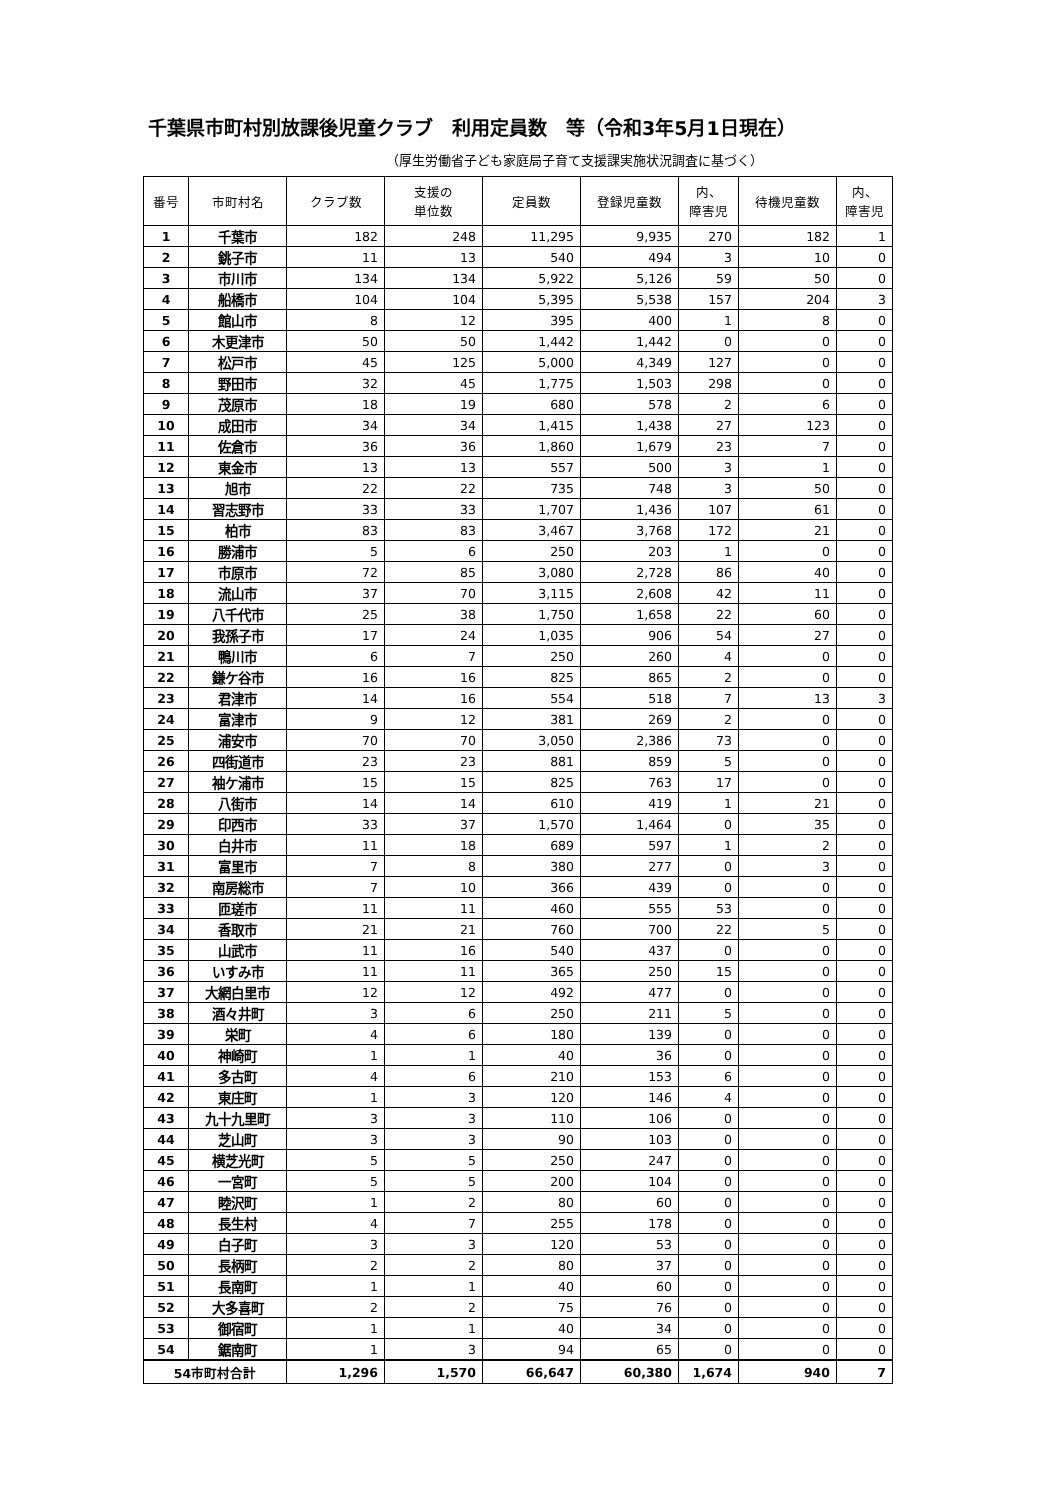千葉県市町村別放課後児童クラブ　利用定員数　等（令和3年5月1日現在）
（厚生労働省子ども家庭局子育て支援課実施状況調査に基づく）
| 番号 | 市町村名 | クラブ数 | 支援の 単位数 | 定員数 | 登録児童数 | 内、 障害児 | 待機児童数 | 内、 障害児 |
| --- | --- | --- | --- | --- | --- | --- | --- | --- |
| 1 | 千葉市 | 182 | 248 | 11,295 | 9,935 | 270 | 182 | 1 |
| 2 | 銚子市 | 11 | 13 | 540 | 494 | 3 | 10 | 0 |
| 3 | 市川市 | 134 | 134 | 5,922 | 5,126 | 59 | 50 | 0 |
| 4 | 船橋市 | 104 | 104 | 5,395 | 5,538 | 157 | 204 | 3 |
| 5 | 館山市 | 8 | 12 | 395 | 400 | 1 | 8 | 0 |
| 6 | 木更津市 | 50 | 50 | 1,442 | 1,442 | 0 | 0 | 0 |
| 7 | 松戸市 | 45 | 125 | 5,000 | 4,349 | 127 | 0 | 0 |
| 8 | 野田市 | 32 | 45 | 1,775 | 1,503 | 298 | 0 | 0 |
| 9 | 茂原市 | 18 | 19 | 680 | 578 | 2 | 6 | 0 |
| 10 | 成田市 | 34 | 34 | 1,415 | 1,438 | 27 | 123 | 0 |
| 11 | 佐倉市 | 36 | 36 | 1,860 | 1,679 | 23 | 7 | 0 |
| 12 | 東金市 | 13 | 13 | 557 | 500 | 3 | 1 | 0 |
| 13 | 旭市 | 22 | 22 | 735 | 748 | 3 | 50 | 0 |
| 14 | 習志野市 | 33 | 33 | 1,707 | 1,436 | 107 | 61 | 0 |
| 15 | 柏市 | 83 | 83 | 3,467 | 3,768 | 172 | 21 | 0 |
| 16 | 勝浦市 | 5 | 6 | 250 | 203 | 1 | 0 | 0 |
| 17 | 市原市 | 72 | 85 | 3,080 | 2,728 | 86 | 40 | 0 |
| 18 | 流山市 | 37 | 70 | 3,115 | 2,608 | 42 | 11 | 0 |
| 19 | 八千代市 | 25 | 38 | 1,750 | 1,658 | 22 | 60 | 0 |
| 20 | 我孫子市 | 17 | 24 | 1,035 | 906 | 54 | 27 | 0 |
| 21 | 鴨川市 | 6 | 7 | 250 | 260 | 4 | 0 | 0 |
| 22 | 鎌ケ谷市 | 16 | 16 | 825 | 865 | 2 | 0 | 0 |
| 23 | 君津市 | 14 | 16 | 554 | 518 | 7 | 13 | 3 |
| 24 | 富津市 | 9 | 12 | 381 | 269 | 2 | 0 | 0 |
| 25 | 浦安市 | 70 | 70 | 3,050 | 2,386 | 73 | 0 | 0 |
| 26 | 四街道市 | 23 | 23 | 881 | 859 | 5 | 0 | 0 |
| 27 | 袖ケ浦市 | 15 | 15 | 825 | 763 | 17 | 0 | 0 |
| 28 | 八街市 | 14 | 14 | 610 | 419 | 1 | 21 | 0 |
| 29 | 印西市 | 33 | 37 | 1,570 | 1,464 | 0 | 35 | 0 |
| 30 | 白井市 | 11 | 18 | 689 | 597 | 1 | 2 | 0 |
| 31 | 富里市 | 7 | 8 | 380 | 277 | 0 | 3 | 0 |
| 32 | 南房総市 | 7 | 10 | 366 | 439 | 0 | 0 | 0 |
| 33 | 匝瑳市 | 11 | 11 | 460 | 555 | 53 | 0 | 0 |
| 34 | 香取市 | 21 | 21 | 760 | 700 | 22 | 5 | 0 |
| 35 | 山武市 | 11 | 16 | 540 | 437 | 0 | 0 | 0 |
| 36 | いすみ市 | 11 | 11 | 365 | 250 | 15 | 0 | 0 |
| 37 | 大網白里市 | 12 | 12 | 492 | 477 | 0 | 0 | 0 |
| 38 | 酒々井町 | 3 | 6 | 250 | 211 | 5 | 0 | 0 |
| 39 | 栄町 | 4 | 6 | 180 | 139 | 0 | 0 | 0 |
| 40 | 神崎町 | 1 | 1 | 40 | 36 | 0 | 0 | 0 |
| 41 | 多古町 | 4 | 6 | 210 | 153 | 6 | 0 | 0 |
| 42 | 東庄町 | 1 | 3 | 120 | 146 | 4 | 0 | 0 |
| 43 | 九十九里町 | 3 | 3 | 110 | 106 | 0 | 0 | 0 |
| 44 | 芝山町 | 3 | 3 | 90 | 103 | 0 | 0 | 0 |
| 45 | 横芝光町 | 5 | 5 | 250 | 247 | 0 | 0 | 0 |
| 46 | 一宮町 | 5 | 5 | 200 | 104 | 0 | 0 | 0 |
| 47 | 睦沢町 | 1 | 2 | 80 | 60 | 0 | 0 | 0 |
| 48 | 長生村 | 4 | 7 | 255 | 178 | 0 | 0 | 0 |
| 49 | 白子町 | 3 | 3 | 120 | 53 | 0 | 0 | 0 |
| 50 | 長柄町 | 2 | 2 | 80 | 37 | 0 | 0 | 0 |
| 51 | 長南町 | 1 | 1 | 40 | 60 | 0 | 0 | 0 |
| 52 | 大多喜町 | 2 | 2 | 75 | 76 | 0 | 0 | 0 |
| 53 | 御宿町 | 1 | 1 | 40 | 34 | 0 | 0 | 0 |
| 54 | 鋸南町 | 1 | 3 | 94 | 65 | 0 | 0 | 0 |
| 54市町村合計 | | 1,296 | 1,570 | 66,647 | 60,380 | 1,674 | 940 | 7 |